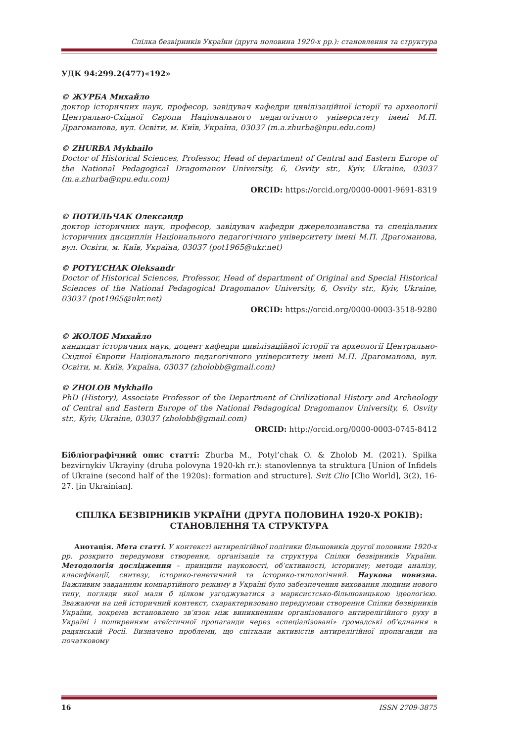Спілка безвірників України (друга половина 1920-х рр.): становлення та структура
УДК 94:299.2(477)«192»
© ЖУРБА Михайло
доктор історичних наук, професор, завідувач кафедри цивілізаційної історії та археології Центрально-Східної Європи Національного педагогічного університету імені М.П. Драгоманова, вул. Освіти, м. Київ, Україна, 03037 (m.a.zhurba@npu.edu.com)
© ZHURBA Mykhailo
Doctor of Historical Sciences, Professor, Head of department of Central and Eastern Europe of the National Pedagogical Dragomanov University, 6, Osvity str., Kyiv, Ukraine, 03037 (m.a.zhurba@npu.edu.com)
ORCID: https://orcid.org/0000-0001-9691-8319
© ПОТИЛЬЧАК Олександр
доктор історичних наук, професор, завідувач кафедри джерелознавства та спеціальних історичних дисциплін Національного педагогічного університету імені М.П. Драгоманова, вул. Освіти, м. Київ, Україна, 03037 (pot1965@ukr.net)
© POTYL’CHAK Oleksandr
Doctor of Historical Sciences, Professor, Head of department of Original and Special Historical Sciences of the National Pedagogical Dragomanov University, 6, Osvity str., Kyiv, Ukraine, 03037 (pot1965@ukr.net)
ORCID: https://orcid.org/0000-0003-3518-9280
© ЖОЛОБ Михайло
кандидат історичних наук, доцент кафедри цивілізаційної історії та археології Центрально-Східної Європи Національного педагогічного університету імені М.П. Драгоманова, вул. Освіти, м. Київ, Україна, 03037 (zholobb@gmail.com)
© ZHOLOB Mykhailo
PhD (History), Associate Professor of the Department of Civilizational History and Archeology of Central and Eastern Europe of the National Pedagogical Dragomanov University, 6, Osvity str., Kyiv, Ukraine, 03037 (zholobb@gmail.com)
ORCID: http://orcid.org/0000-0003-0745-8412
Бібліографічний опис статті: Zhurba M., Potyl’chak O. & Zholob M. (2021). Spilka bezvirnykiv Ukrayiny (druha polovyna 1920-kh rr.): stanovlennya ta struktura [Union of Infidels of Ukraine (second half of the 1920s): formation and structure]. Svit Clio [Clio World], 3(2), 16-27. [in Ukrainian].
СПІЛКА БЕЗВІРНИКІВ УКРАЇНИ (ДРУГА ПОЛОВИНА 1920-Х РОКІВ):
СТАНОВЛЕННЯ ТА СТРУКТУРА
Анотація. Мета статті. У контексті антирелігійної політики більшовиків другої половини 1920-х рр. розкрито передумови створення, організація та структура Спілки безвірників України. Методологія дослідження – принципи науковості, об’єктивності, історизму; методи аналізу, класифікації, синтезу, історико-генетичний та історико-типологічний. Наукова новизна. Важливим завданням компартійного режиму в Україні було забезпечення виховання людини нового типу, погляди якої мали б цілком узгоджуватися з марксистсько-більшовицькою ідеологією. Зважаючи на цей історичний контекст, схарактеризовано передумови створення Спілки безвірників України, зокрема встановлено зв’язок між виникненням організованого антирелігійного руху в Україні і поширенням атеїстичної пропаганди через «спеціалізовані» громадські об’єднання в радянській Росії. Визначено проблеми, що спіткали активістів антирелігійної пропаганди на початковому
16 ISSN 2709-3875